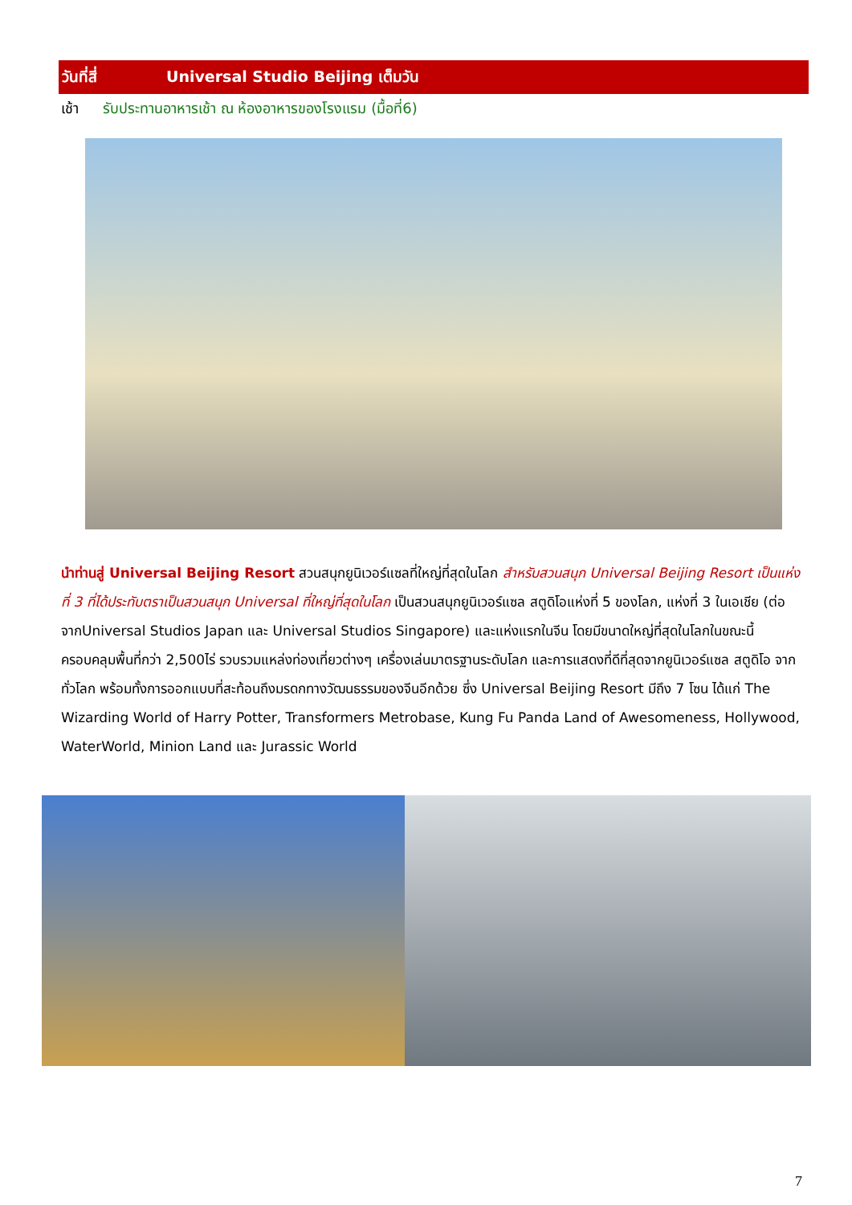วันที่สี่ Universal Studio Beijing เต็มวัน
เช้า รับประทานอาหารเช้า ณ ห้องอาหารของโรงแรม (มื้อที่6)
นำท่านสู่ Universal Beijing Resort สวนสนุกยูนิเวอร์แซลที่ใหญ่ที่สุดในโลก สำหรับสวนสนุก Universal Beijing Resort เป็นแห่งที่ 3 ที่ได้ประทับตราเป็นสวนสนุก Universal ที่ใหญ่ที่สุดในโลก เป็นสวนสนุกยูนิเวอร์แซล สตูดิโอแห่งที่ 5 ของโลก, แห่งที่ 3 ในเอเชีย (ต่อจากUniversal Studios Japan และ Universal Studios Singapore) และแห่งแรกในจีน โดยมีขนาดใหญ่ที่สุดในโลกในขณะนี้ ครอบคลุมพื้นที่กว่า 2,500ไร่ รวบรวมแหล่งท่องเที่ยวต่างๆ เครื่องเล่นมาตรฐานระดับโลก และการแสดงที่ดีที่สุดจากยูนิเวอร์แซล สตูดิโอ จากทั่วโลก พร้อมทั้งการออกแบบที่สะท้อนถึงมรดกทางวัฒนธรรมของจีนอีกด้วย ซึ่ง Universal Beijing Resort มีถึง 7 โซน ได้แก่ The Wizarding World of Harry Potter, Transformers Metrobase, Kung Fu Panda Land of Awesomeness, Hollywood, WaterWorld, Minion Land และ Jurassic World
7